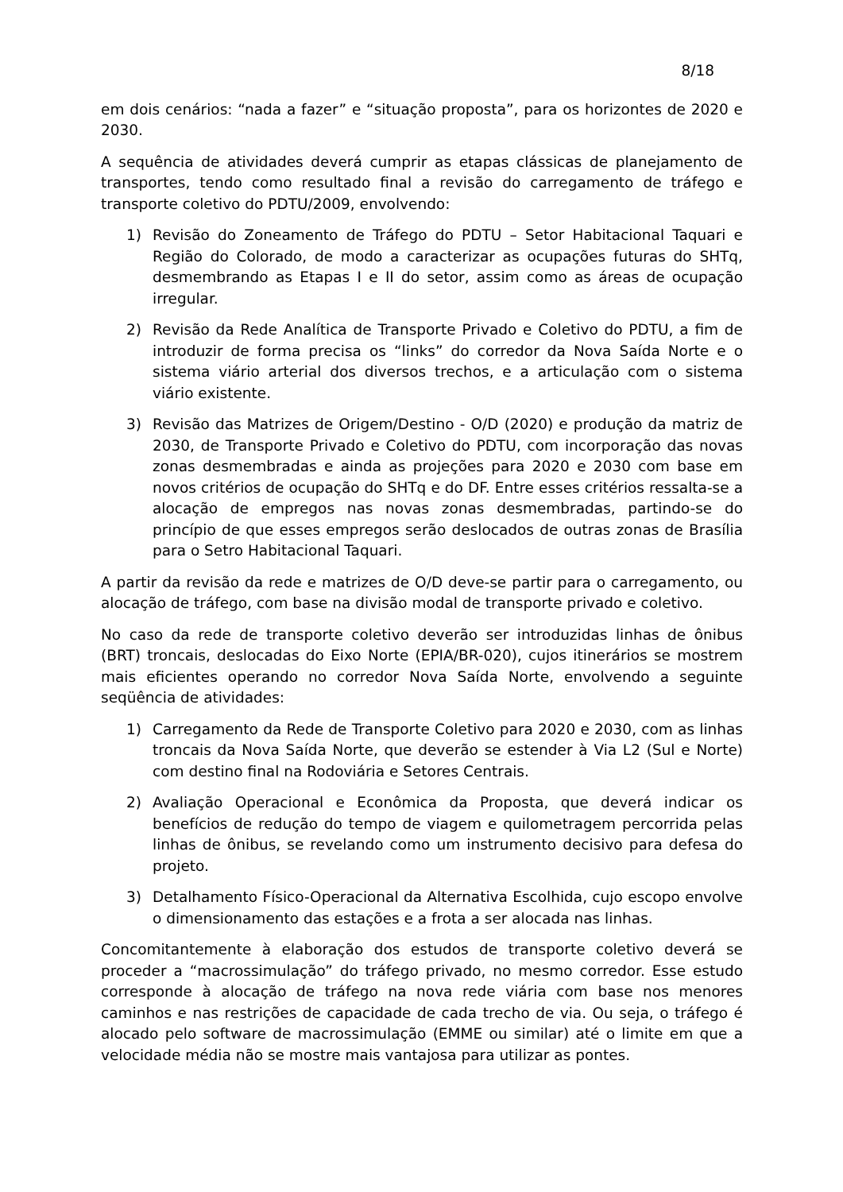8/18
em dois cenários: “nada a fazer” e “situação proposta”, para os horizontes de 2020 e 2030.
A sequência de atividades deverá cumprir as etapas clássicas de planejamento de transportes, tendo como resultado final a revisão do carregamento de tráfego e transporte coletivo do PDTU/2009, envolvendo:
1) Revisão do Zoneamento de Tráfego do PDTU – Setor Habitacional Taquari e Região do Colorado, de modo a caracterizar as ocupações futuras do SHTq, desmembrando as Etapas I e II do setor, assim como as áreas de ocupação irregular.
2) Revisão da Rede Analítica de Transporte Privado e Coletivo do PDTU, a fim de introduzir de forma precisa os “links” do corredor da Nova Saída Norte e o sistema viário arterial dos diversos trechos, e a articulação com o sistema viário existente.
3) Revisão das Matrizes de Origem/Destino - O/D (2020) e produção da matriz de 2030, de Transporte Privado e Coletivo do PDTU, com incorporação das novas zonas desmembradas e ainda as projeções para 2020 e 2030 com base em novos critérios de ocupação do SHTq e do DF. Entre esses critérios ressalta-se a alocação de empregos nas novas zonas desmembradas, partindo-se do princípio de que esses empregos serão deslocados de outras zonas de Brasília para o Setro Habitacional Taquari.
A partir da revisão da rede e matrizes de O/D deve-se partir para o carregamento, ou alocação de tráfego, com base na divisão modal de transporte privado e coletivo.
No caso da rede de transporte coletivo deverão ser introduzidas linhas de ônibus (BRT) troncais, deslocadas do Eixo Norte (EPIA/BR-020), cujos itinerários se mostrem mais eficientes operando no corredor Nova Saída Norte, envolvendo a seguinte seqüência de atividades:
1) Carregamento da Rede de Transporte Coletivo para 2020 e 2030, com as linhas troncais da Nova Saída Norte, que deverão se estender à Via L2 (Sul e Norte) com destino final na Rodoviária e Setores Centrais.
2) Avaliação Operacional e Econômica da Proposta, que deverá indicar os benefícios de redução do tempo de viagem e quilometragem percorrida pelas linhas de ônibus, se revelando como um instrumento decisivo para defesa do projeto.
3) Detalhamento Físico-Operacional da Alternativa Escolhida, cujo escopo envolve o dimensionamento das estações e a frota a ser alocada nas linhas.
Concomitantemente à elaboração dos estudos de transporte coletivo deverá se proceder a “macrossimulação” do tráfego privado, no mesmo corredor. Esse estudo corresponde à alocação de tráfego na nova rede viária com base nos menores caminhos e nas restrições de capacidade de cada trecho de via. Ou seja, o tráfego é alocado pelo software de macrossimulação (EMME ou similar) até o limite em que a velocidade média não se mostre mais vantajosa para utilizar as pontes.